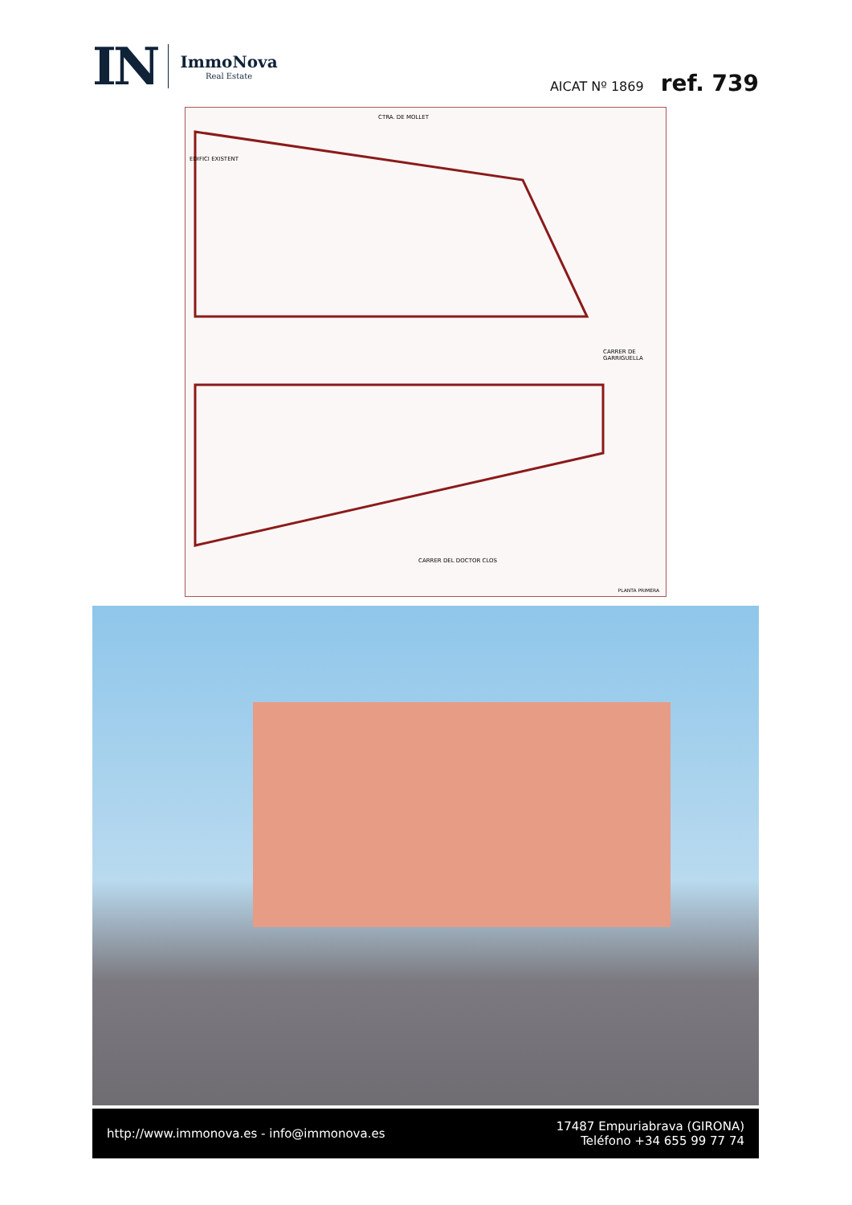IN
ImmoNova
Real Estate
AICAT Nº 1869 ref. 739
CTRA. DE MOLLET
CARRER DEL DOCTOR CLOS
CARRER DE GARRIGUELLA
EDIFICI EXISTENT
PLANTA PRIMERA
http://www.immonova.es - info@immonova.es
17487 Empuriabrava (GIRONA)
Teléfono +34 655 99 77 74